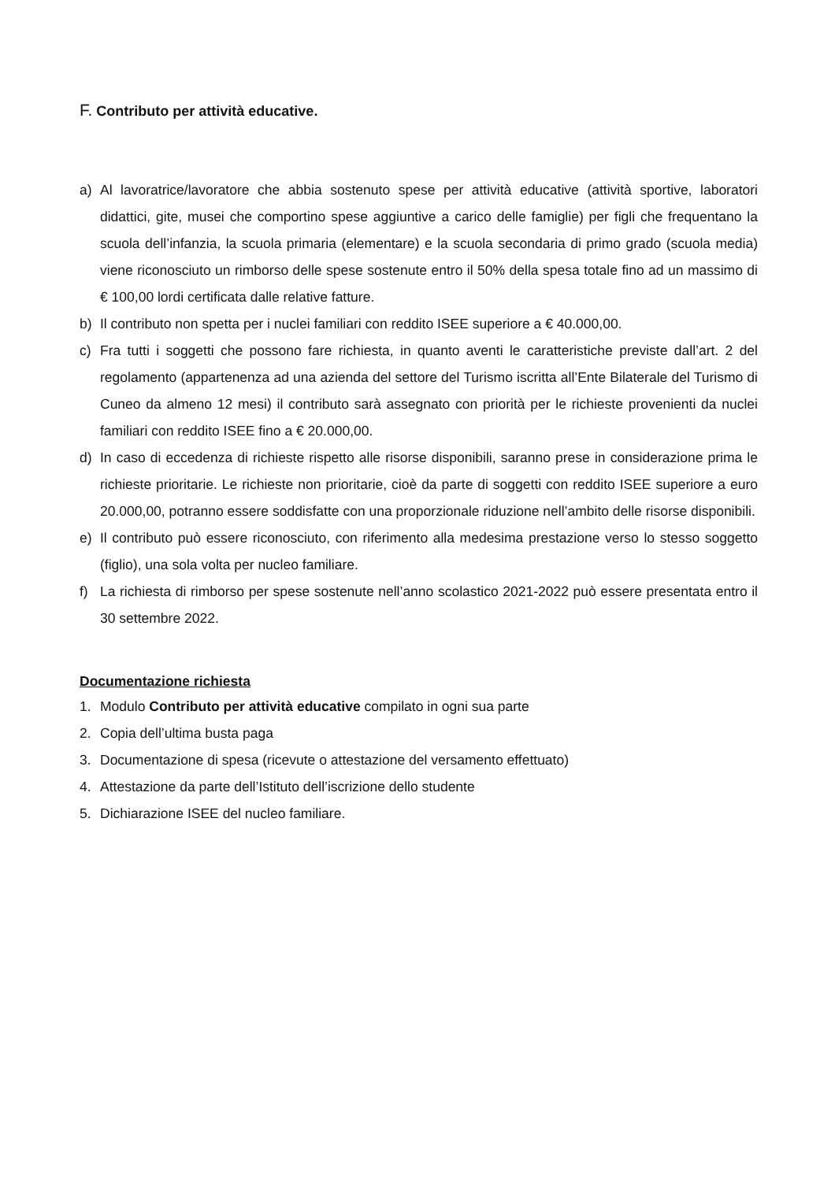F. Contributo per attività educative.
a) Al lavoratrice/lavoratore che abbia sostenuto spese per attività educative (attività sportive, laboratori didattici, gite, musei che comportino spese aggiuntive a carico delle famiglie) per figli che frequentano la scuola dell’infanzia, la scuola primaria (elementare) e la scuola secondaria di primo grado (scuola media) viene riconosciuto un rimborso delle spese sostenute entro il 50% della spesa totale fino ad un massimo di € 100,00 lordi certificata dalle relative fatture.
b) Il contributo non spetta per i nuclei familiari con reddito ISEE superiore a € 40.000,00.
c) Fra tutti i soggetti che possono fare richiesta, in quanto aventi le caratteristiche previste dall’art. 2 del regolamento (appartenenza ad una azienda del settore del Turismo iscritta all’Ente Bilaterale del Turismo di Cuneo da almeno 12 mesi) il contributo sarà assegnato con priorità per le richieste provenienti da nuclei familiari con reddito ISEE fino a € 20.000,00.
d) In caso di eccedenza di richieste rispetto alle risorse disponibili, saranno prese in considerazione prima le richieste prioritarie. Le richieste non prioritarie, cioè da parte di soggetti con reddito ISEE superiore a euro 20.000,00, potranno essere soddisfatte con una proporzionale riduzione nell’ambito delle risorse disponibili.
e) Il contributo può essere riconosciuto, con riferimento alla medesima prestazione verso lo stesso soggetto (figlio), una sola volta per nucleo familiare.
f) La richiesta di rimborso per spese sostenute nell’anno scolastico 2021-2022 può essere presentata entro il 30 settembre 2022.
Documentazione richiesta
1. Modulo Contributo per attività educative compilato in ogni sua parte
2. Copia dell’ultima busta paga
3. Documentazione di spesa (ricevute o attestazione del versamento effettuato)
4. Attestazione da parte dell’Istituto dell’iscrizione dello studente
5. Dichiarazione ISEE del nucleo familiare.